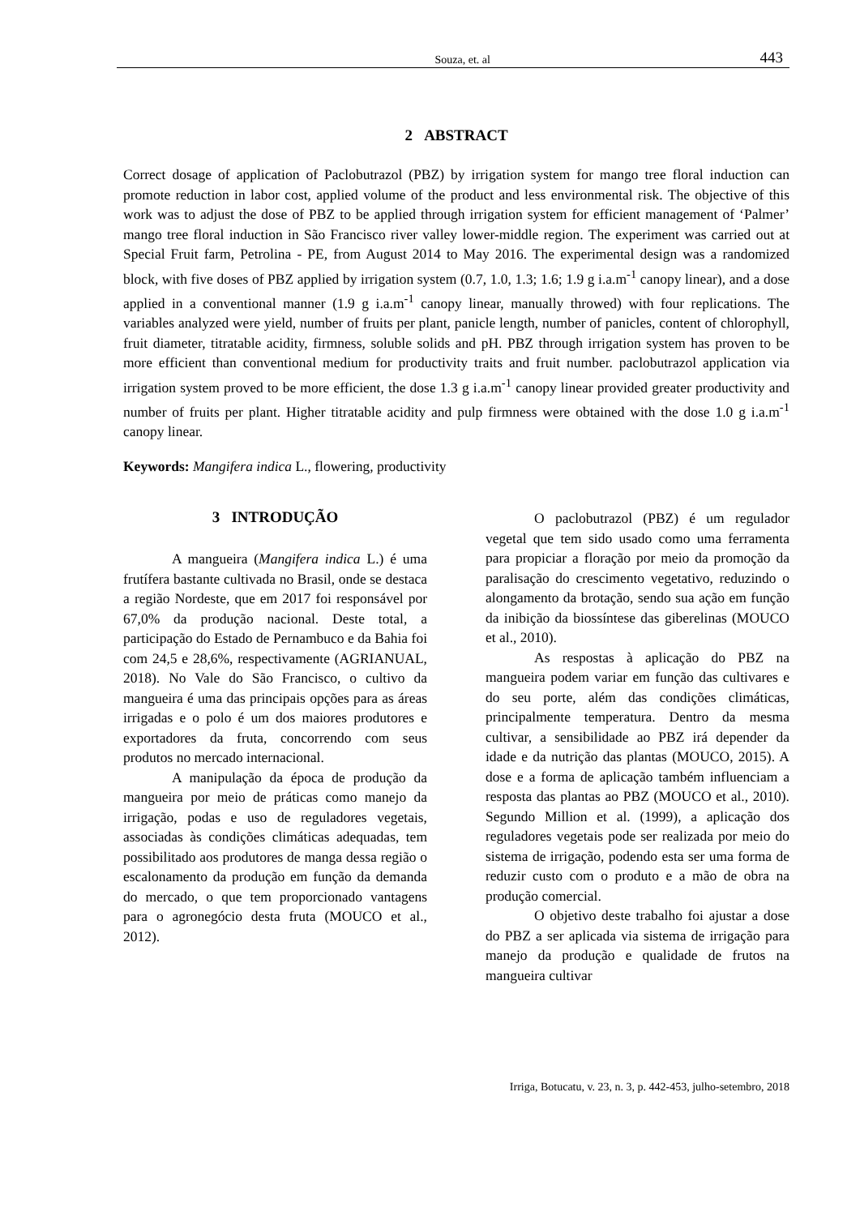Souza, et. al 443
2 ABSTRACT
Correct dosage of application of Paclobutrazol (PBZ) by irrigation system for mango tree floral induction can promote reduction in labor cost, applied volume of the product and less environmental risk. The objective of this work was to adjust the dose of PBZ to be applied through irrigation system for efficient management of ‘Palmer’ mango tree floral induction in São Francisco river valley lower-middle region. The experiment was carried out at Special Fruit farm, Petrolina - PE, from August 2014 to May 2016. The experimental design was a randomized block, with five doses of PBZ applied by irrigation system (0.7, 1.0, 1.3; 1.6; 1.9 g i.a.m<sup>-1</sup> canopy linear), and a dose applied in a conventional manner (1.9 g i.a.m<sup>-1</sup> canopy linear, manually throwed) with four replications. The variables analyzed were yield, number of fruits per plant, panicle length, number of panicles, content of chlorophyll, fruit diameter, titratable acidity, firmness, soluble solids and pH. PBZ through irrigation system has proven to be more efficient than conventional medium for productivity traits and fruit number. paclobutrazol application via irrigation system proved to be more efficient, the dose 1.3 g i.a.m<sup>-1</sup> canopy linear provided greater productivity and number of fruits per plant. Higher titratable acidity and pulp firmness were obtained with the dose 1.0 g i.a.m<sup>-1</sup> canopy linear.
Keywords: Mangifera indica L., flowering, productivity
3 INTRODUÇÃO
A mangueira (Mangifera indica L.) é uma frutífera bastante cultivada no Brasil, onde se destaca a região Nordeste, que em 2017 foi responsável por 67,0% da produção nacional. Deste total, a participação do Estado de Pernambuco e da Bahia foi com 24,5 e 28,6%, respectivamente (AGRIANUAL, 2018). No Vale do São Francisco, o cultivo da mangueira é uma das principais opções para as áreas irrigadas e o polo é um dos maiores produtores e exportadores da fruta, concorrendo com seus produtos no mercado internacional.
A manipulação da época de produção da mangueira por meio de práticas como manejo da irrigação, podas e uso de reguladores vegetais, associadas às condições climáticas adequadas, tem possibilitado aos produtores de manga dessa região o escalonamento da produção em função da demanda do mercado, o que tem proporcionado vantagens para o agronegócio desta fruta (MOUCO et al., 2012).
O paclobutrazol (PBZ) é um regulador vegetal que tem sido usado como uma ferramenta para propiciar a floração por meio da promoção da paralisação do crescimento vegetativo, reduzindo o alongamento da brotação, sendo sua ação em função da inibição da biossíntese das giberelinas (MOUCO et al., 2010).
As respostas à aplicação do PBZ na mangueira podem variar em função das cultivares e do seu porte, além das condições climáticas, principalmente temperatura. Dentro da mesma cultivar, a sensibilidade ao PBZ irá depender da idade e da nutrição das plantas (MOUCO, 2015). A dose e a forma de aplicação também influenciam a resposta das plantas ao PBZ (MOUCO et al., 2010). Segundo Million et al. (1999), a aplicação dos reguladores vegetais pode ser realizada por meio do sistema de irrigação, podendo esta ser uma forma de reduzir custo com o produto e a mão de obra na produção comercial.
O objetivo deste trabalho foi ajustar a dose do PBZ a ser aplicada via sistema de irrigação para manejo da produção e qualidade de frutos na mangueira cultivar
Irriga, Botucatu, v. 23, n. 3, p. 442-453, julho-setembro, 2018